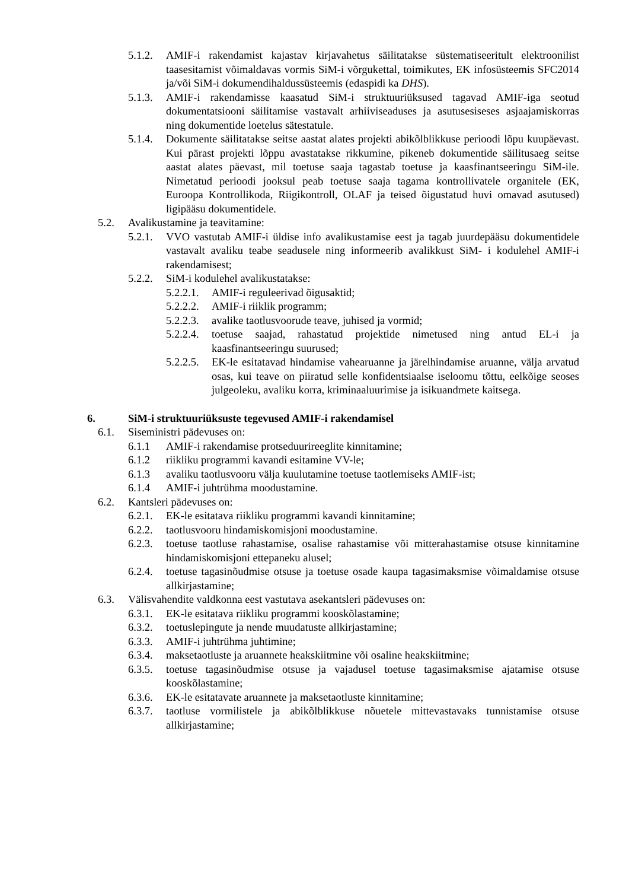5.1.2. AMIF-i rakendamist kajastav kirjavahetus säilitatakse süstematiseeritult elektroonilist taasesitamist võimaldavas vormis SiM-i võrgukettal, toimikutes, EK infosüsteemis SFC2014 ja/või SiM-i dokumendihaldussüsteemis (edaspidi ka DHS).
5.1.3. AMIF-i rakendamisse kaasatud SiM-i struktuuriüksused tagavad AMIF-iga seotud dokumentatsiooni säilitamise vastavalt arhiiviseaduses ja asutusesiseses asjaajamiskorras ning dokumentide loetelus sätestatule.
5.1.4. Dokumente säilitatakse seitse aastat alates projekti abikõlblikkuse perioodi lõpu kuupäevast. Kui pärast projekti lõppu avastatakse rikkumine, pikeneb dokumentide säilitusaeg seitse aastat alates päevast, mil toetuse saaja tagastab toetuse ja kaasfinantseeringu SiM-ile. Nimetatud perioodi jooksul peab toetuse saaja tagama kontrollivatele organitele (EK, Euroopa Kontrollikoda, Riigikontroll, OLAF ja teised õigustatud huvi omavad asutused) ligipääsu dokumentidele.
5.2. Avalikustamine ja teavitamine:
5.2.1. VVO vastutab AMIF-i üldise info avalikustamise eest ja tagab juurdepääsu dokumentidele vastavalt avaliku teabe seadusele ning informeerib avalikkust SiM- i kodulehel AMIF-i rakendamisest;
5.2.2. SiM-i kodulehel avalikustatakse:
5.2.2.1. AMIF-i reguleerivad õigusaktid;
5.2.2.2. AMIF-i riiklik programm;
5.2.2.3. avalike taotlusvoorude teave, juhised ja vormid;
5.2.2.4. toetuse saajad, rahastatud projektide nimetused ning antud EL-i ja kaasfinantseeringu suurused;
5.2.2.5. EK-le esitatavad hindamise vahearuanne ja järelhindamise aruanne, välja arvatud osas, kui teave on piiratud selle konfidentsiaalse iseloomu tõttu, eelkõige seoses julgeoleku, avaliku korra, kriminaaluurimise ja isikuandmete kaitsega.
6. SiM-i struktuuriüksuste tegevused AMIF-i rakendamisel
6.1. Siseministri pädevuses on:
6.1.1 AMIF-i rakendamise protseduurireeglite kinnitamine;
6.1.2 riikliku programmi kavandi esitamine VV-le;
6.1.3 avaliku taotlusvooru välja kuulutamine toetuse taotlemiseks AMIF-ist;
6.1.4 AMIF-i juhtrühma moodustamine.
6.2. Kantsleri pädevuses on:
6.2.1. EK-le esitatava riikliku programmi kavandi kinnitamine;
6.2.2. taotlusvooru hindamiskomisjoni moodustamine.
6.2.3. toetuse taotluse rahastamise, osalise rahastamise või mitterahastamise otsuse kinnitamine hindamiskomisjoni ettepaneku alusel;
6.2.4. toetuse tagasinõudmise otsuse ja toetuse osade kaupa tagasimaksmise võimaldamise otsuse allkirjastamine;
6.3. Välisvahendite valdkonna eest vastutava asekantsleri pädevuses on:
6.3.1. EK-le esitatava riikliku programmi kooskõlastamine;
6.3.2. toetuslepingute ja nende muudatuste allkirjastamine;
6.3.3. AMIF-i juhtrühma juhtimine;
6.3.4. maksetaotluste ja aruannete heakskiitmine või osaline heakskiitmine;
6.3.5. toetuse tagasinõudmise otsuse ja vajadusel toetuse tagasimaksmise ajatamise otsuse kooskõlastamine;
6.3.6. EK-le esitatavate aruannete ja maksetaotluste kinnitamine;
6.3.7. taotluse vormilistele ja abikõlblikkuse nõuetele mittevastavaks tunnistamise otsuse allkirjastamine;